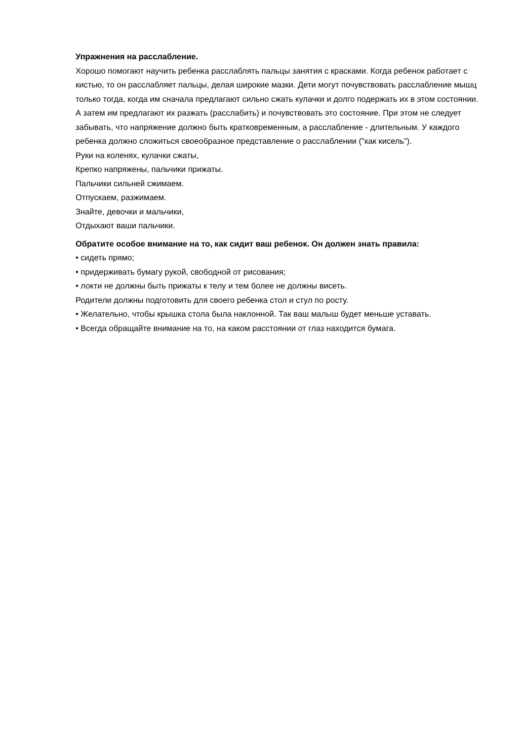Упражнения на расслабление.
Хорошо помогают научить ребенка расслаблять пальцы занятия с красками. Когда ребенок работает с кистью, то он расслабляет пальцы, делая широкие мазки. Дети могут почувствовать расслабление мышц только тогда, когда им сначала предлагают сильно сжать кулачки и долго подержать их в этом состоянии. А затем им предлагают их разжать (расслабить) и почувствовать это состояние. При этом не следует забывать, что напряжение должно быть кратковременным, а расслабление - длительным. У каждого ребенка должно сложиться своеобразное представление о расслаблении ("как кисель").
Руки на коленях, кулачки сжаты,
Крепко напряжены, пальчики прижаты.
Пальчики сильней сжимаем.
Отпускаем, разжимаем.
Знайте, девочки и мальчики,
Отдыхают ваши пальчики.
Обратите особое внимание на то, как сидит ваш ребенок. Он должен знать правила:
• сидеть прямо;
• придерживать бумагу рукой, свободной от рисования;
• локти не должны быть прижаты к телу и тем более не должны висеть.
Родители должны подготовить для своего ребенка стол и стул по росту.
• Желательно, чтобы крышка стола была наклонной. Так ваш малыш будет меньше уставать.
• Всегда обращайте внимание на то, на каком расстоянии от глаз находится бумага.